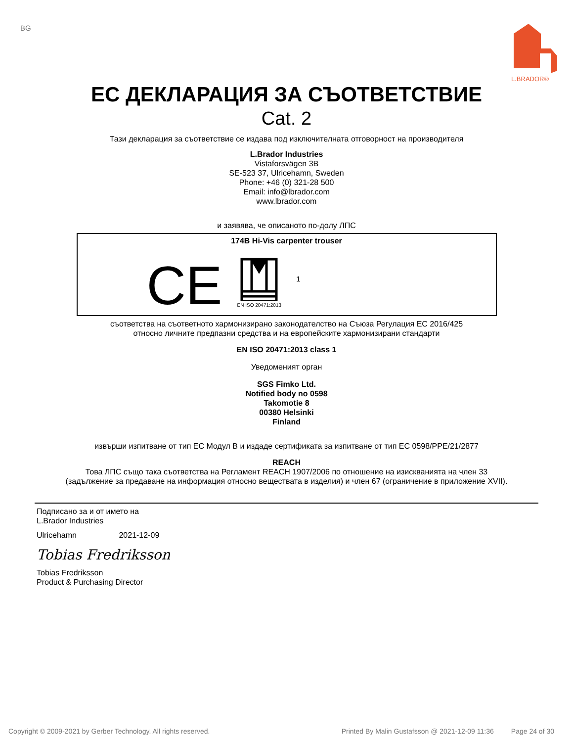BG
L.BRADOR®
ЕС ДЕКЛАРАЦИЯ ЗА СЪОТВЕТСТВИЕ
Cat. 2
Тази декларация за съответствие се издава под изключителната отговорност на производителя
L.Brador Industries
Vistaforsvägen 3B
SE-523 37, Ulricehamn, Sweden
Phone: +46 (0) 321-28 500
Email: info@lbrador.com
www.lbrador.com
и заявява, че описаното по-долу ЛПС
174B Hi-Vis carpenter trouser
CE
EN ISO 20471:2013
1
съответства на съответното хармонизирано законодателство на Съюза Регулация ЕС 2016/425
относно личните предпазни средства и на европейските хармонизирани стандарти
EN ISO 20471:2013 class 1
Уведоменият орган
SGS Fimko Ltd.
Notified body no 0598
Takomotie 8
00380 Helsinki
Finland
извърши изпитване от тип ЕС Модул В и издаде сертификата за изпитване от тип ЕС 0598/PPE/21/2877
REACH
Това ЛПС също така съответства на Регламент REACH 1907/2006 по отношение на изискванията на член 33
(задължение за предаване на информация относно веществата в изделия) и член 67 (ограничение в приложение XVII).
Подписано за и от името на
L.Brador Industries
Ulricehamn 2021-12-09
Tobias Fredriksson
Tobias Fredriksson
Product & Purchasing Director
Copyright © 2009-2021 by Gerber Technology. All rights reserved. Printed By Malin Gustafsson @ 2021-12-09 11:36 Page 24 of 30